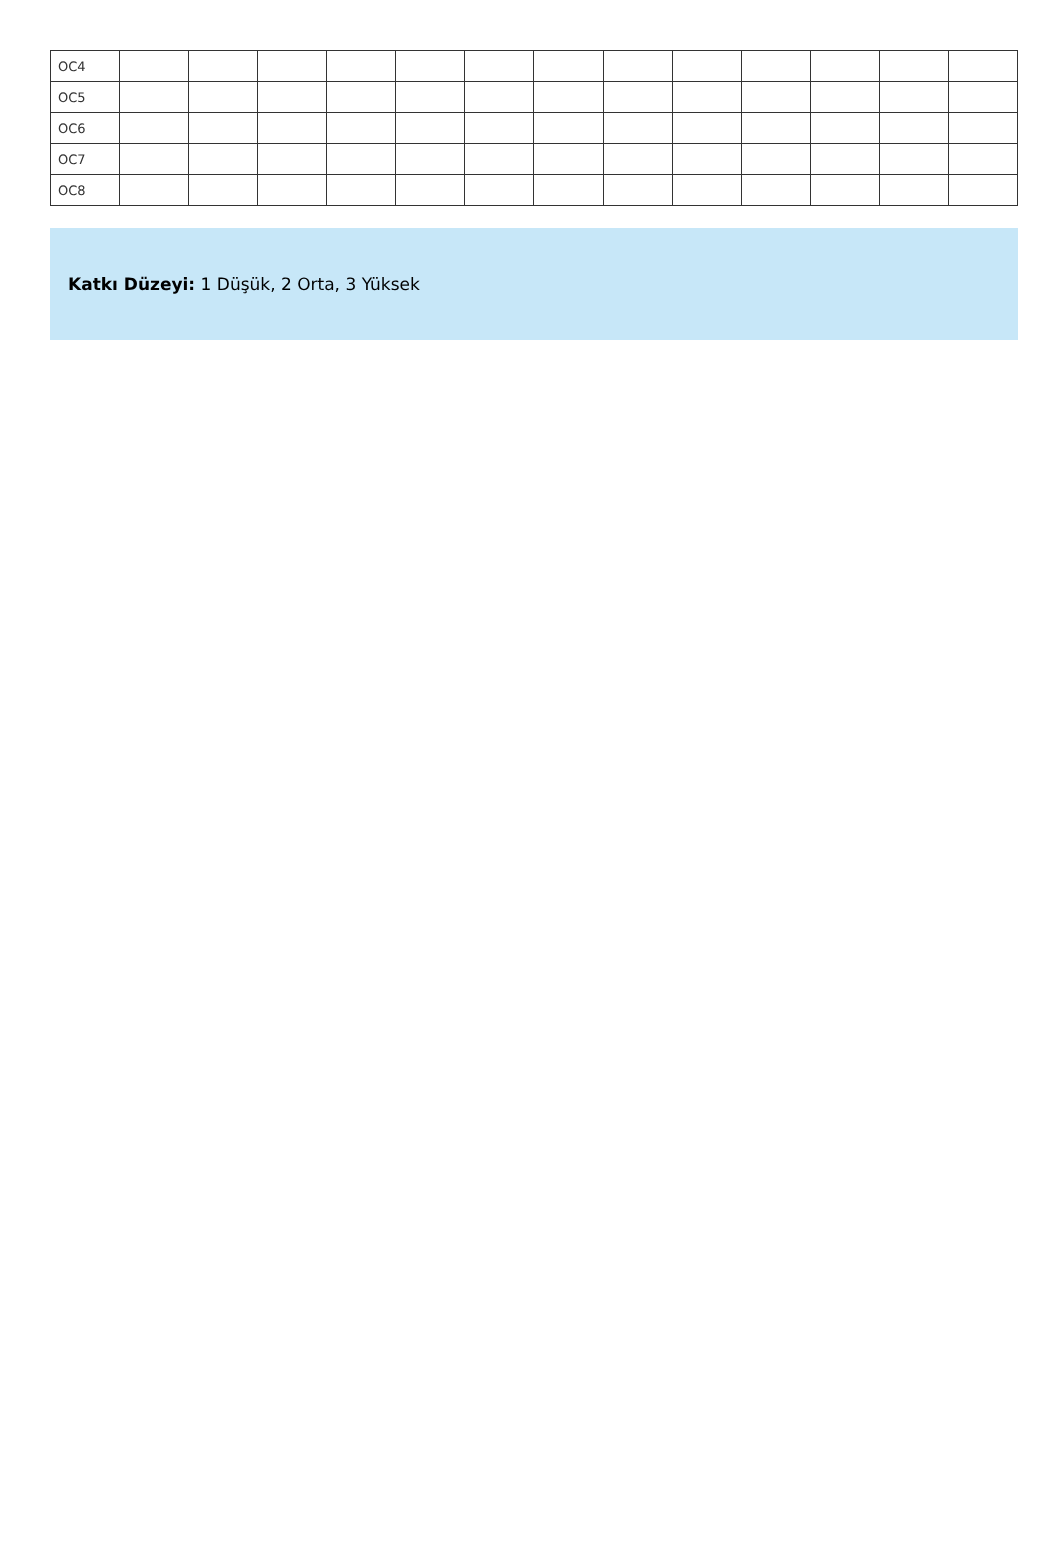| OC4 | | | | | | | | | | | | | |
| OC5 | | | | | | | | | | | | | |
| OC6 | | | | | | | | | | | | | |
| OC7 | | | | | | | | | | | | | |
| OC8 | | | | | | | | | | | | | |
Katkı Düzeyi: 1 Düşük, 2 Orta, 3 Yüksek